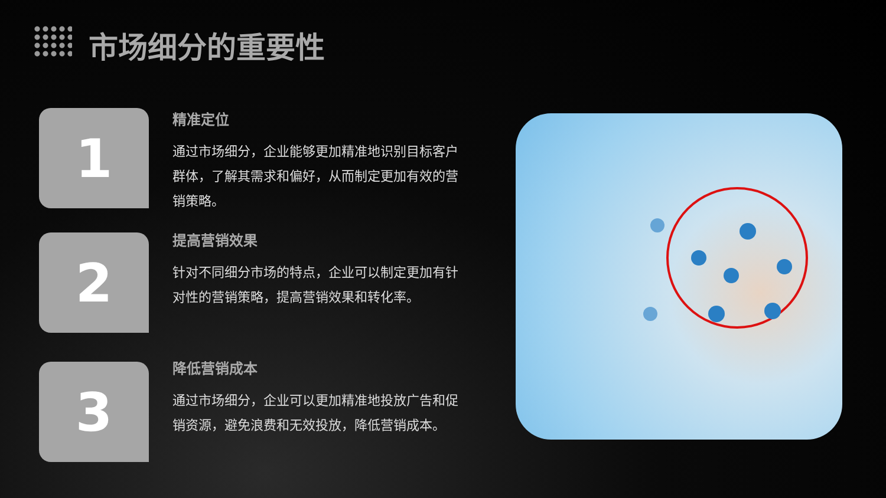市场细分的重要性
1
精准定位
通过市场细分，企业能够更加精准地识别目标客户群体，了解其需求和偏好，从而制定更加有效的营销策略。
2
提高营销效果
针对不同细分市场的特点，企业可以制定更加有针对性的营销策略，提高营销效果和转化率。
3
降低营销成本
通过市场细分，企业可以更加精准地投放广告和促销资源，避免浪费和无效投放，降低营销成本。